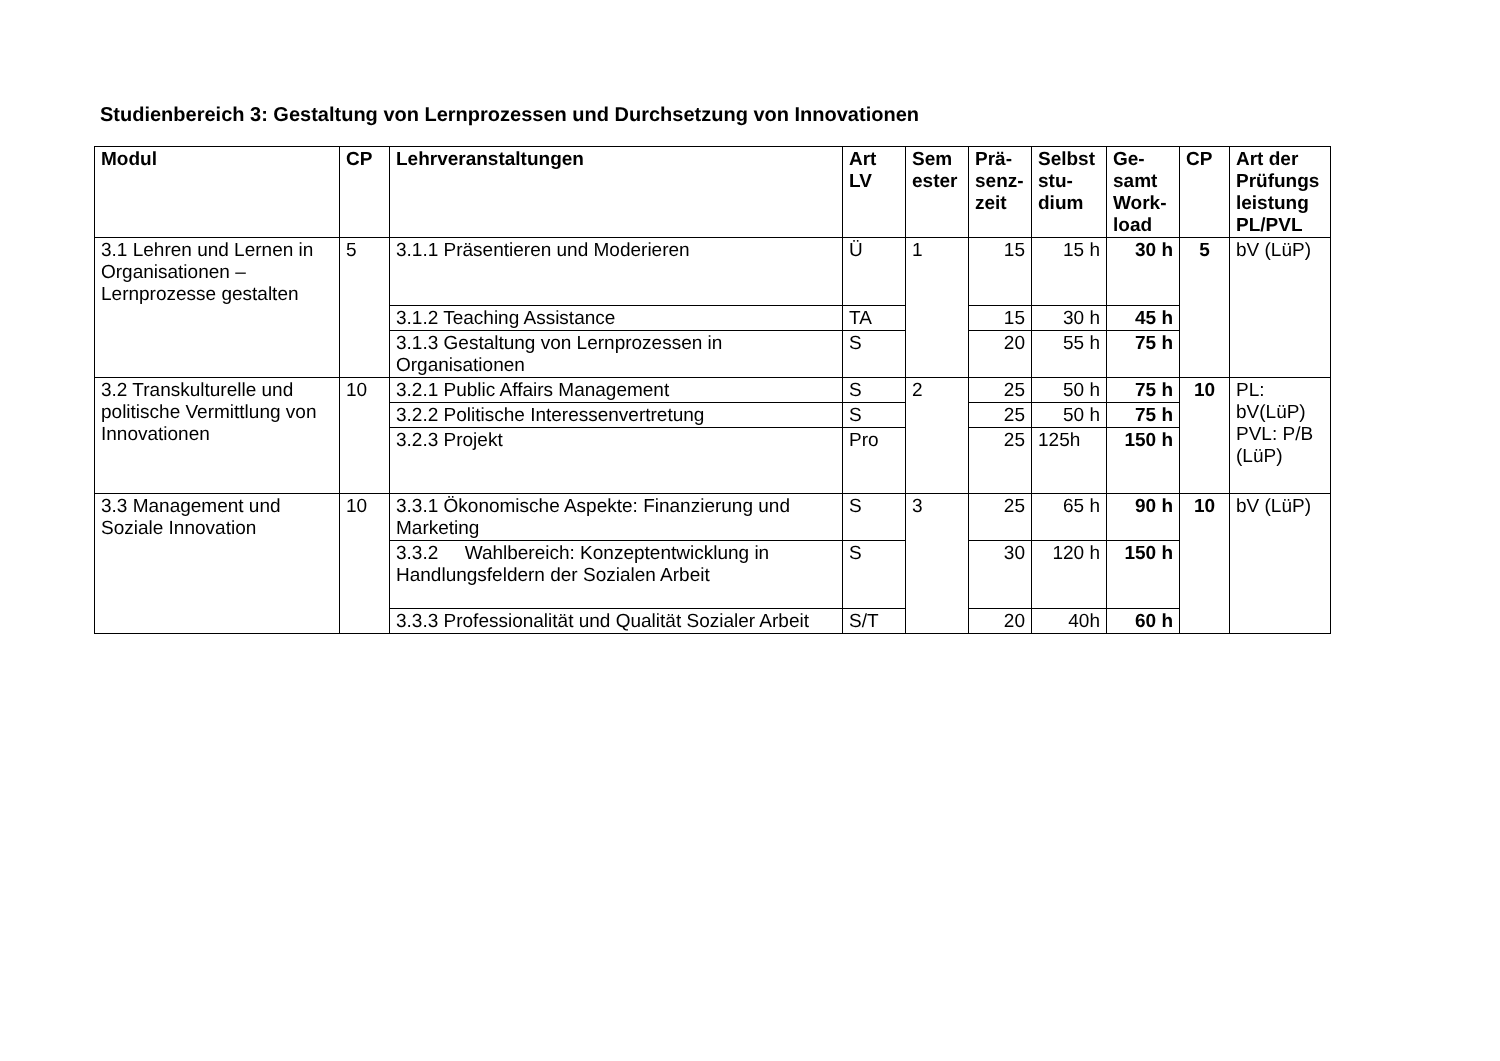Studienbereich 3: Gestaltung von Lernprozessen und Durchsetzung von Innovationen
| Modul | CP | Lehrveranstaltungen | Art LV | Sem ester | Prä-senz-zeit | Selbst stu-dium | Ge-samt Work-load | CP | Art der Prüfungs leistung PL/PVL |
| --- | --- | --- | --- | --- | --- | --- | --- | --- | --- |
| 3.1 Lehren und Lernen in Organisationen – Lernprozesse gestalten | 5 | 3.1.1 Präsentieren und Moderieren | Ü | 1 | 15 | 15 h | 30 h | 5 | bV (LüP) |
| | | 3.1.2 Teaching Assistance | TA | | 15 | 30 h | 45 h | | |
| | | 3.1.3 Gestaltung von Lernprozessen in Organisationen | S | | 20 | 55 h | 75 h | | |
| 3.2 Transkulturelle und politische Vermittlung von Innovationen | 10 | 3.2.1 Public Affairs Management | S | 2 | 25 | 50 h | 75 h | 10 | PL: bV(LüP) PVL: P/B (LüP) |
| | | 3.2.2 Politische Interessenvertretung | S | | 25 | 50 h | 75 h | | |
| | | 3.2.3 Projekt | Pro | | 25 | 125h | 150 h | | |
| 3.3 Management und Soziale Innovation | 10 | 3.3.1 Ökonomische Aspekte: Finanzierung und Marketing | S | 3 | 25 | 65 h | 90 h | 10 | bV (LüP) |
| | | 3.3.2 Wahlbereich: Konzeptentwicklung in Handlungsfeldern der Sozialen Arbeit | S | | 30 | 120 h | 150 h | | |
| | | 3.3.3 Professionalität und Qualität Sozialer Arbeit | S/T | | 20 | 40h | 60 h | | |